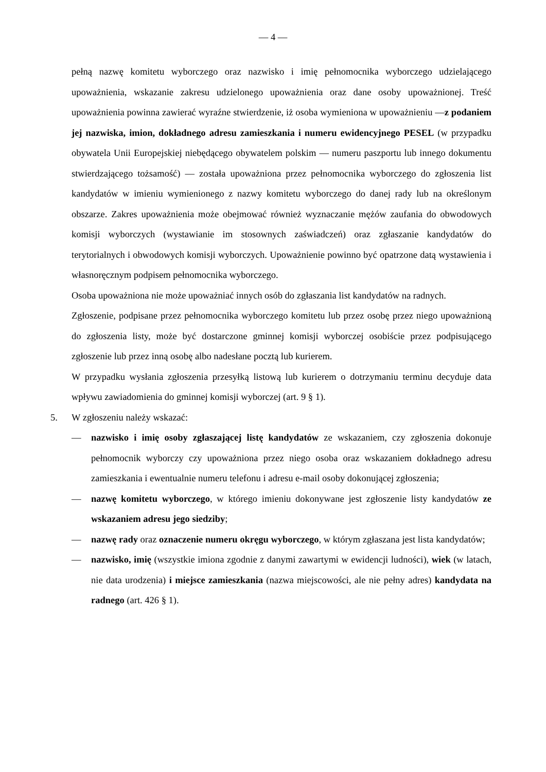— 4 —
pełną nazwę komitetu wyborczego oraz nazwisko i imię pełnomocnika wyborczego udzielającego upoważnienia, wskazanie zakresu udzielonego upoważnienia oraz dane osoby upoważnionej. Treść upoważnienia powinna zawierać wyraźne stwierdzenie, iż osoba wymieniona w upoważnieniu —z podaniem jej nazwiska, imion, dokładnego adresu zamieszkania i numeru ewidencyjnego PESEL (w przypadku obywatela Unii Europejskiej niebędącego obywatelem polskim — numeru paszportu lub innego dokumentu stwierdzającego tożsamość) — została upoważniona przez pełnomocnika wyborczego do zgłoszenia list kandydatów w imieniu wymienionego z nazwy komitetu wyborczego do danej rady lub na określonym obszarze. Zakres upoważnienia może obejmować również wyznaczanie mężów zaufania do obwodowych komisji wyborczych (wystawianie im stosownych zaświadczeń) oraz zgłaszanie kandydatów do terytorialnych i obwodowych komisji wyborczych. Upoważnienie powinno być opatrzone datą wystawienia i własnoręcznym podpisem pełnomocnika wyborczego.
Osoba upoważniona nie może upoważniać innych osób do zgłaszania list kandydatów na radnych.
Zgłoszenie, podpisane przez pełnomocnika wyborczego komitetu lub przez osobę przez niego upoważnioną do zgłoszenia listy, może być dostarczone gminnej komisji wyborczej osobiście przez podpisującego zgłoszenie lub przez inną osobę albo nadesłane pocztą lub kurierem.
W przypadku wysłania zgłoszenia przesyłką listową lub kurierem o dotrzymaniu terminu decyduje data wpływu zawiadomienia do gminnej komisji wyborczej (art. 9 § 1).
5. W zgłoszeniu należy wskazać:
— nazwisko i imię osoby zgłaszającej listę kandydatów ze wskazaniem, czy zgłoszenia dokonuje pełnomocnik wyborczy czy upoważniona przez niego osoba oraz wskazaniem dokładnego adresu zamieszkania i ewentualnie numeru telefonu i adresu e-mail osoby dokonującej zgłoszenia;
— nazwę komitetu wyborczego, w którego imieniu dokonywane jest zgłoszenie listy kandydatów ze wskazaniem adresu jego siedziby;
— nazwę rady oraz oznaczenie numeru okręgu wyborczego, w którym zgłaszana jest lista kandydatów;
— nazwisko, imię (wszystkie imiona zgodnie z danymi zawartymi w ewidencji ludności), wiek (w latach, nie data urodzenia) i miejsce zamieszkania (nazwa miejscowości, ale nie pełny adres) kandydata na radnego (art. 426 § 1).